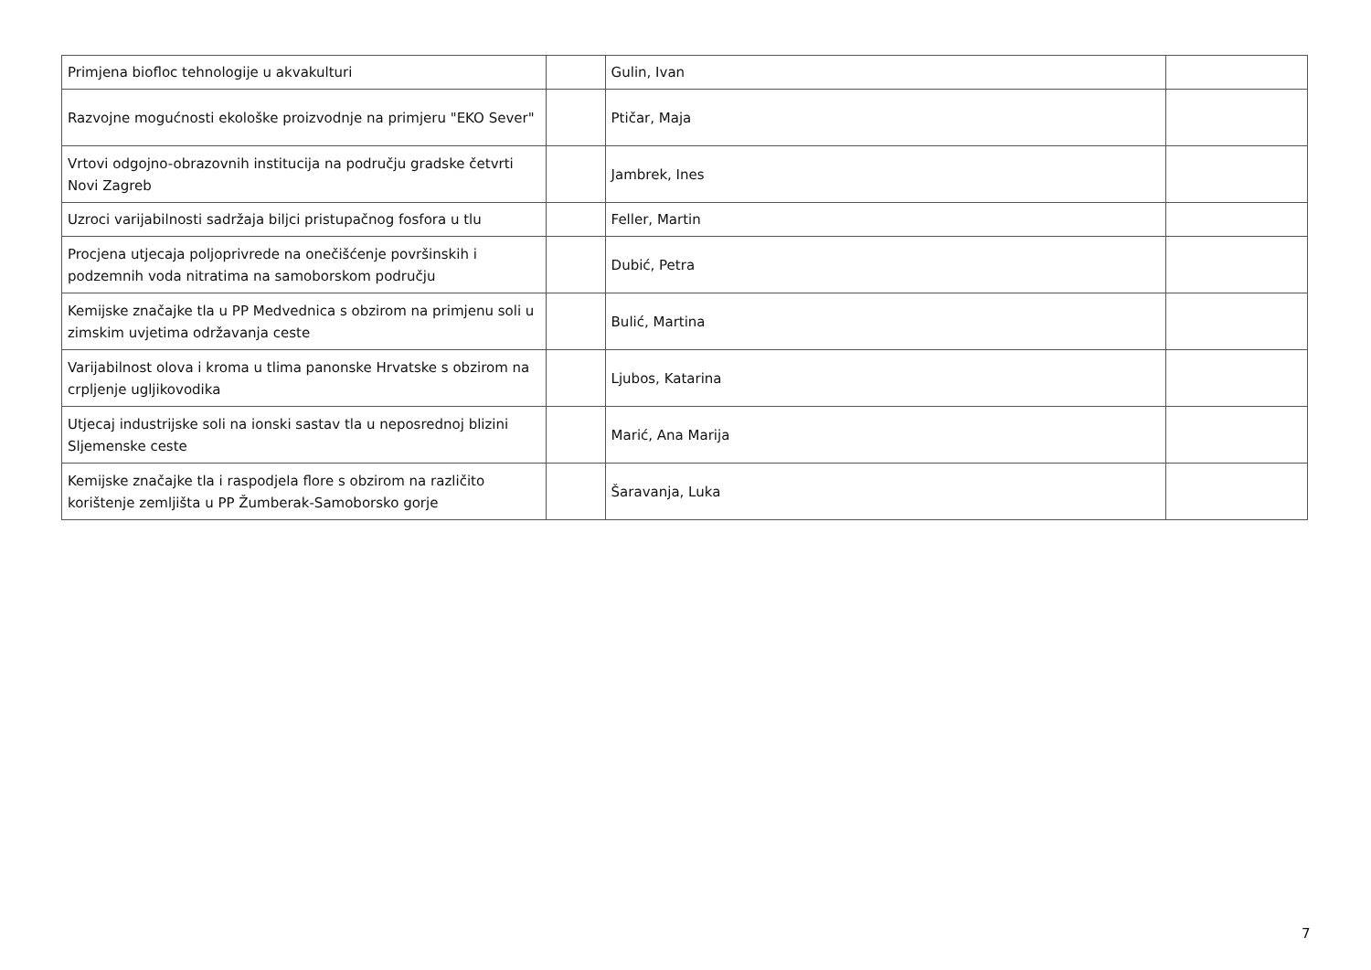| Primjena biofloc tehnologije u akvakulturi | | Gulin, Ivan | |
| Razvojne mogućnosti ekološke proizvodnje na primjeru "EKO Sever" | | Ptičar, Maja | |
| Vrtovi odgojno-obrazovnih institucija na području gradske četvrti Novi Zagreb | | Jambrek, Ines | |
| Uzroci varijabilnosti sadržaja biljci pristupačnog fosfora u tlu | | Feller, Martin | |
| Procjena utjecaja poljoprivrede na onečišćenje površinskih i podzemnih voda nitratima na samoborskom području | | Dubić, Petra | |
| Kemijske značajke tla u PP Medvednica s obzirom na primjenu soli u zimskim uvjetima održavanja ceste | | Bulić, Martina | |
| Varijabilnost olova i kroma u tlima panonske Hrvatske s obzirom na crpljenje ugljikovodika | | Ljubos, Katarina | |
| Utjecaj industrijske soli na ionski sastav tla u neposrednoj blizini Sljemenske ceste | | Marić, Ana Marija | |
| Kemijske značajke tla i raspodjela flore s obzirom na različito korištenje zemljišta u PP Žumberak-Samoborsko gorje | | Šaravanja, Luka | |
7